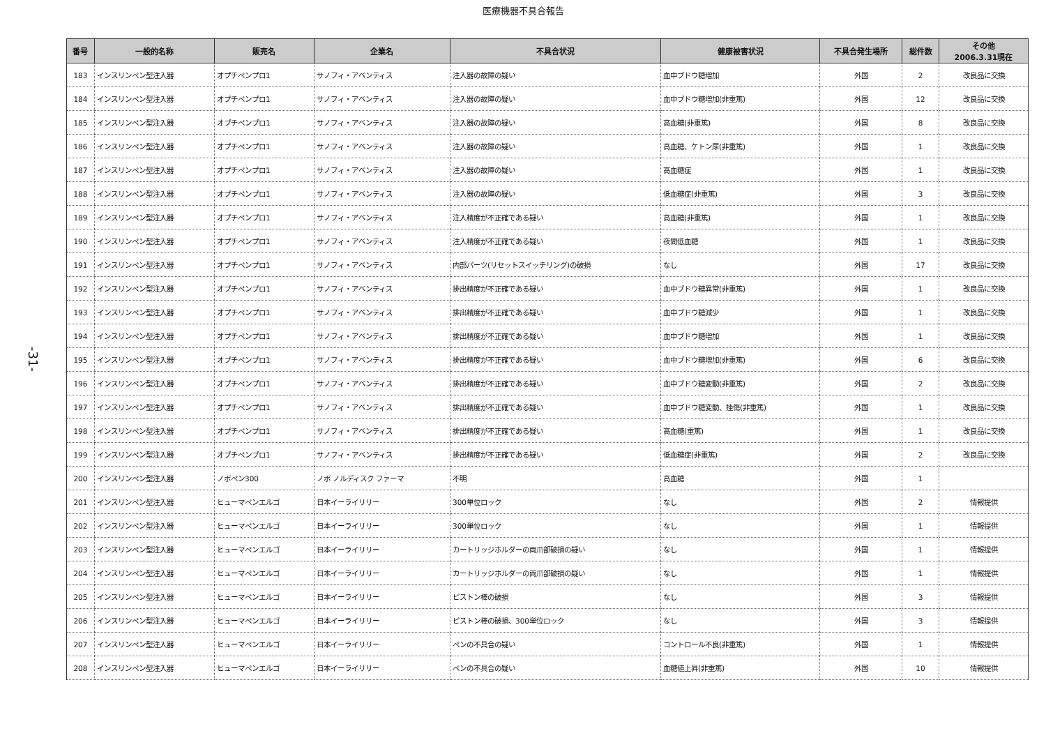医療機器不具合報告
-31-
| 番号 | 一般的名称 | 販売名 | 企業名 | 不具合状況 | 健康被害状況 | 不具合発生場所 | 総件数 | その他 2006.3.31現在 |
| --- | --- | --- | --- | --- | --- | --- | --- | --- |
| 183 | インスリンペン型注入器 | オプチペンプロ1 | サノフィ・アベンティス | 注入器の故障の疑い | 血中ブドウ糖増加 | 外国 | 2 | 改良品に交換 |
| 184 | インスリンペン型注入器 | オプチペンプロ1 | サノフィ・アベンティス | 注入器の故障の疑い | 血中ブドウ糖増加(非重篤) | 外国 | 12 | 改良品に交換 |
| 185 | インスリンペン型注入器 | オプチペンプロ1 | サノフィ・アベンティス | 注入器の故障の疑い | 高血糖(非重篤) | 外国 | 8 | 改良品に交換 |
| 186 | インスリンペン型注入器 | オプチペンプロ1 | サノフィ・アベンティス | 注入器の故障の疑い | 高血糖、ケトン尿(非重篤) | 外国 | 1 | 改良品に交換 |
| 187 | インスリンペン型注入器 | オプチペンプロ1 | サノフィ・アベンティス | 注入器の故障の疑い | 高血糖症 | 外国 | 1 | 改良品に交換 |
| 188 | インスリンペン型注入器 | オプチペンプロ1 | サノフィ・アベンティス | 注入器の故障の疑い | 低血糖症(非重篤) | 外国 | 3 | 改良品に交換 |
| 189 | インスリンペン型注入器 | オプチペンプロ1 | サノフィ・アベンティス | 注入精度が不正確である疑い | 高血糖(非重篤) | 外国 | 1 | 改良品に交換 |
| 190 | インスリンペン型注入器 | オプチペンプロ1 | サノフィ・アベンティス | 注入精度が不正確である疑い | 夜間低血糖 | 外国 | 1 | 改良品に交換 |
| 191 | インスリンペン型注入器 | オプチペンプロ1 | サノフィ・アベンティス | 内部パーツ(リセットスイッチリング)の破損 | なし | 外国 | 17 | 改良品に交換 |
| 192 | インスリンペン型注入器 | オプチペンプロ1 | サノフィ・アベンティス | 排出精度が不正確である疑い | 血中ブドウ糖異常(非重篤) | 外国 | 1 | 改良品に交換 |
| 193 | インスリンペン型注入器 | オプチペンプロ1 | サノフィ・アベンティス | 排出精度が不正確である疑い | 血中ブドウ糖減少 | 外国 | 1 | 改良品に交換 |
| 194 | インスリンペン型注入器 | オプチペンプロ1 | サノフィ・アベンティス | 排出精度が不正確である疑い | 血中ブドウ糖増加 | 外国 | 1 | 改良品に交換 |
| 195 | インスリンペン型注入器 | オプチペンプロ1 | サノフィ・アベンティス | 排出精度が不正確である疑い | 血中ブドウ糖増加(非重篤) | 外国 | 6 | 改良品に交換 |
| 196 | インスリンペン型注入器 | オプチペンプロ1 | サノフィ・アベンティス | 排出精度が不正確である疑い | 血中ブドウ糖変動(非重篤) | 外国 | 2 | 改良品に交換 |
| 197 | インスリンペン型注入器 | オプチペンプロ1 | サノフィ・アベンティス | 排出精度が不正確である疑い | 血中ブドウ糖変動、挫傷(非重篤) | 外国 | 1 | 改良品に交換 |
| 198 | インスリンペン型注入器 | オプチペンプロ1 | サノフィ・アベンティス | 排出精度が不正確である疑い | 高血糖(重篤) | 外国 | 1 | 改良品に交換 |
| 199 | インスリンペン型注入器 | オプチペンプロ1 | サノフィ・アベンティス | 排出精度が不正確である疑い | 低血糖症(非重篤) | 外国 | 2 | 改良品に交換 |
| 200 | インスリンペン型注入器 | ノボペン300 | ノボ ノルディスク ファーマ | 不明 | 高血糖 | 外国 | 1 | |
| 201 | インスリンペン型注入器 | ヒューマペンエルゴ | 日本イーライリリー | 300単位ロック | なし | 外国 | 2 | 情報提供 |
| 202 | インスリンペン型注入器 | ヒューマペンエルゴ | 日本イーライリリー | 300単位ロック | なし | 外国 | 1 | 情報提供 |
| 203 | インスリンペン型注入器 | ヒューマペンエルゴ | 日本イーライリリー | カートリッジホルダーの両爪部破損の疑い | なし | 外国 | 1 | 情報提供 |
| 204 | インスリンペン型注入器 | ヒューマペンエルゴ | 日本イーライリリー | カートリッジホルダーの両爪部破損の疑い | なし | 外国 | 1 | 情報提供 |
| 205 | インスリンペン型注入器 | ヒューマペンエルゴ | 日本イーライリリー | ピストン棒の破損 | なし | 外国 | 3 | 情報提供 |
| 206 | インスリンペン型注入器 | ヒューマペンエルゴ | 日本イーライリリー | ピストン棒の破損、300単位ロック | なし | 外国 | 3 | 情報提供 |
| 207 | インスリンペン型注入器 | ヒューマペンエルゴ | 日本イーライリリー | ペンの不具合の疑い | コントロール不良(非重篤) | 外国 | 1 | 情報提供 |
| 208 | インスリンペン型注入器 | ヒューマペンエルゴ | 日本イーライリリー | ペンの不具合の疑い | 血糖値上昇(非重篤) | 外国 | 10 | 情報提供 |